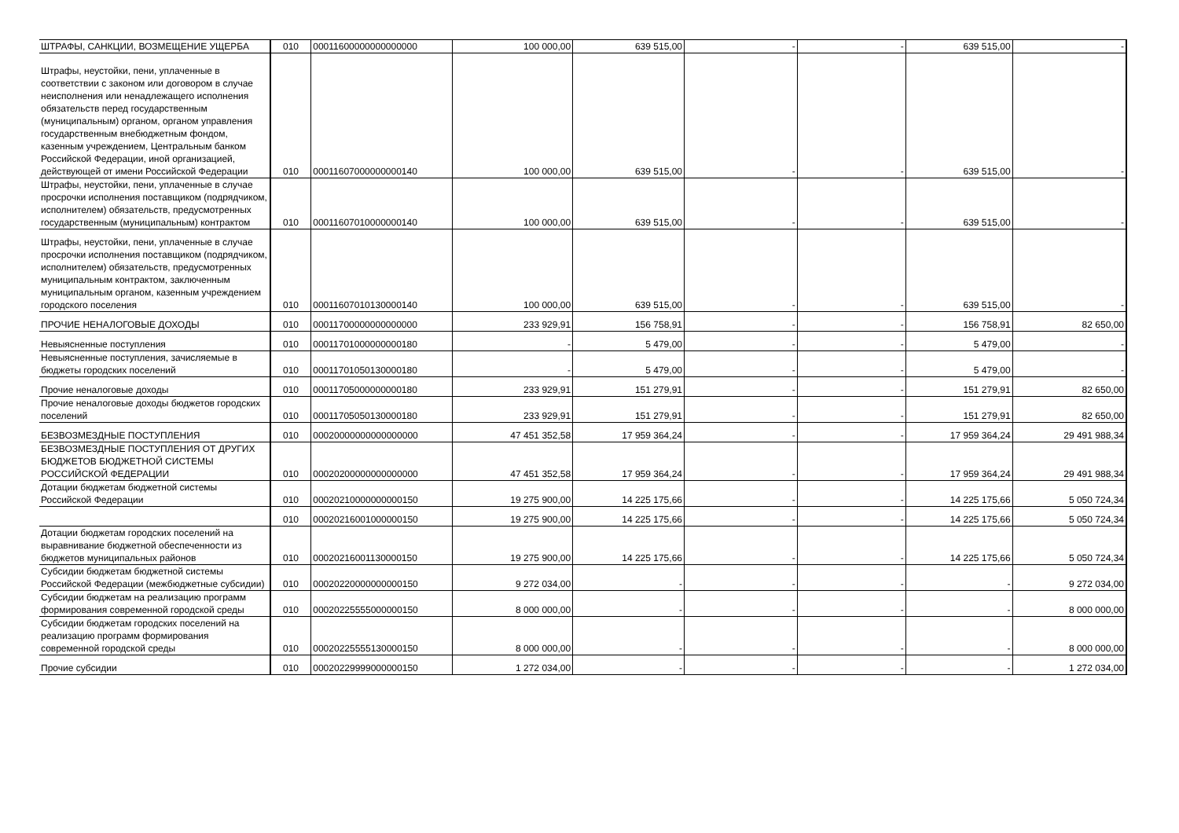| ШТРАФЫ, САНКЦИИ, ВОЗМЕЩЕНИЕ УЩЕРБА | 010 | 00011600000000000000 | 100 000,00 | 639 515,00 | - | - | 639 515,00 | - |
| Штрафы, неустойки, пени, уплаченные в соответствии с законом или договором в случае неисполнения или ненадлежащего исполнения обязательств перед государственным (муниципальным) органом, органом управления государственным внебюджетным фондом, казенным учреждением, Центральным банком Российской Федерации, иной организацией, действующей от имени Российской Федерации | 010 | 00011607000000000140 | 100 000,00 | 639 515,00 | - | - | 639 515,00 | - |
| Штрафы, неустойки, пени, уплаченные в случае просрочки исполнения поставщиком (подрядчиком, исполнителем) обязательств, предусмотренных государственным (муниципальным) контрактом | 010 | 00011607010000000140 | 100 000,00 | 639 515,00 | - | - | 639 515,00 | - |
| Штрафы, неустойки, пени, уплаченные в случае просрочки исполнения поставщиком (подрядчиком, исполнителем) обязательств, предусмотренных муниципальным контрактом, заключенным муниципальным органом, казенным учреждением городского поселения | 010 | 00011607010130000140 | 100 000,00 | 639 515,00 | - | - | 639 515,00 | - |
| ПРОЧИЕ НЕНАЛОГОВЫЕ ДОХОДЫ | 010 | 00011700000000000000 | 233 929,91 | 156 758,91 | - | - | 156 758,91 | 82 650,00 |
| Невыясненные поступления | 010 | 00011701000000000180 | - | 5 479,00 | - | - | 5 479,00 | - |
| Невыясненные поступления, зачисляемые в бюджеты городских поселений | 010 | 00011701050130000180 | - | 5 479,00 | - | - | 5 479,00 | - |
| Прочие неналоговые доходы | 010 | 00011705000000000180 | 233 929,91 | 151 279,91 | - | - | 151 279,91 | 82 650,00 |
| Прочие неналоговые доходы бюджетов городских поселений | 010 | 00011705050130000180 | 233 929,91 | 151 279,91 | - | - | 151 279,91 | 82 650,00 |
| БЕЗВОЗМЕЗДНЫЕ ПОСТУПЛЕНИЯ | 010 | 00020000000000000000 | 47 451 352,58 | 17 959 364,24 | - | - | 17 959 364,24 | 29 491 988,34 |
| БЕЗВОЗМЕЗДНЫЕ ПОСТУПЛЕНИЯ ОТ ДРУГИХ БЮДЖЕТОВ БЮДЖЕТНОЙ СИСТЕМЫ РОССИЙСКОЙ ФЕДЕРАЦИИ | 010 | 00020200000000000000 | 47 451 352,58 | 17 959 364,24 | - | - | 17 959 364,24 | 29 491 988,34 |
| Дотации бюджетам бюджетной системы Российской Федерации | 010 | 00020210000000000150 | 19 275 900,00 | 14 225 175,66 | - | - | 14 225 175,66 | 5 050 724,34 |
| | 010 | 00020216001000000150 | 19 275 900,00 | 14 225 175,66 | - | - | 14 225 175,66 | 5 050 724,34 |
| Дотации бюджетам городских поселений на выравнивание бюджетной обеспеченности из бюджетов муниципальных районов | 010 | 00020216001130000150 | 19 275 900,00 | 14 225 175,66 | - | - | 14 225 175,66 | 5 050 724,34 |
| Субсидии бюджетам бюджетной системы Российской Федерации (межбюджетные субсидии) | 010 | 00020220000000000150 | 9 272 034,00 | - | - | - | - | 9 272 034,00 |
| Субсидии бюджетам на реализацию программ формирования современной городской среды | 010 | 00020225555000000150 | 8 000 000,00 | - | - | - | - | 8 000 000,00 |
| Субсидии бюджетам городских поселений на реализацию программ формирования современной городской среды | 010 | 00020225555130000150 | 8 000 000,00 | - | - | - | - | 8 000 000,00 |
| Прочие субсидии | 010 | 00020229999000000150 | 1 272 034,00 | - | - | - | - | 1 272 034,00 |